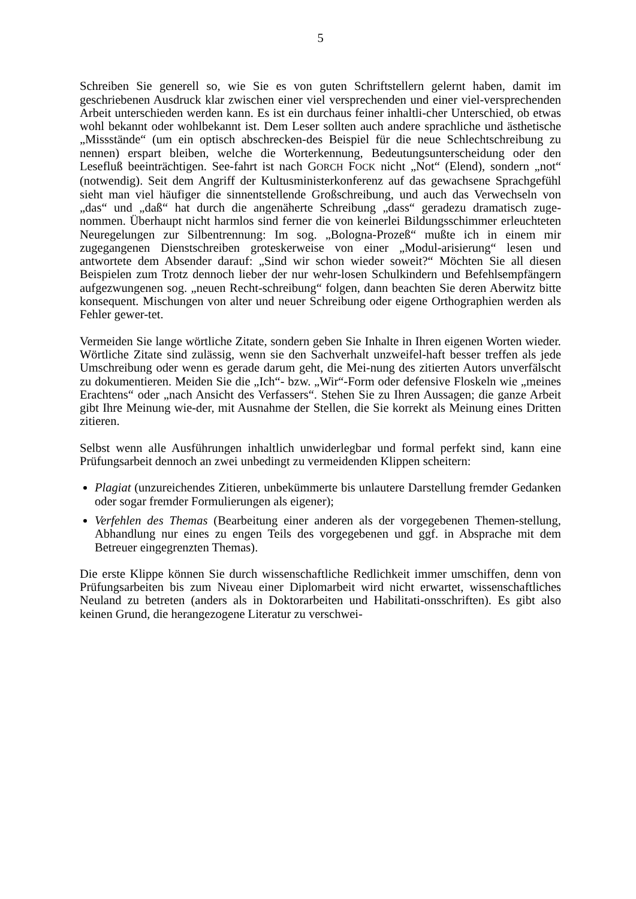5
Schreiben Sie generell so, wie Sie es von guten Schriftstellern gelernt haben, damit im geschriebenen Ausdruck klar zwischen einer viel versprechenden und einer viel-versprechenden Arbeit unterschieden werden kann. Es ist ein durchaus feiner inhaltli-cher Unterschied, ob etwas wohl bekannt oder wohlbekannt ist. Dem Leser sollten auch andere sprachliche und ästhetische „Missstände“ (um ein optisch abschrecken-des Beispiel für die neue Schlechtschreibung zu nennen) erspart bleiben, welche die Worterkennung, Bedeutungsunterscheidung oder den Lesefluß beeinträchtigen. See-fahrt ist nach GORCH FOCK nicht „Not“ (Elend), sondern „not“ (notwendig). Seit dem Angriff der Kultusministerkonferenz auf das gewachsene Sprachgefühl sieht man viel häufiger die sinnentstellende Großschreibung, und auch das Verwechseln von „das“ und „daß“ hat durch die angenäherte Schreibung „dass“ geradezu dramatisch zuge-nommen. Überhaupt nicht harmlos sind ferner die von keinerlei Bildungsschimmer erleuchteten Neuregelungen zur Silbentrennung: Im sog. „Bologna-Prozeß“ mußte ich in einem mir zugegangenen Dienstschreiben groteskerweise von einer „Modul-arisierung“ lesen und antwortete dem Absender darauf: „Sind wir schon wieder soweit?“ Möchten Sie all diesen Beispielen zum Trotz dennoch lieber der nur wehr-losen Schulkindern und Befehlsempfängern aufgezwungenen sog. „neuen Recht-schreibung“ folgen, dann beachten Sie deren Aberwitz bitte konsequent. Mischungen von alter und neuer Schreibung oder eigene Orthographien werden als Fehler gewer-tet.
Vermeiden Sie lange wörtliche Zitate, sondern geben Sie Inhalte in Ihren eigenen Worten wieder. Wörtliche Zitate sind zulässig, wenn sie den Sachverhalt unzweifel-haft besser treffen als jede Umschreibung oder wenn es gerade darum geht, die Mei-nung des zitierten Autors unverfälscht zu dokumentieren. Meiden Sie die „Ich“- bzw. „Wir“-Form oder defensive Floskeln wie „meines Erachtens“ oder „nach Ansicht des Verfassers“. Stehen Sie zu Ihren Aussagen; die ganze Arbeit gibt Ihre Meinung wie-der, mit Ausnahme der Stellen, die Sie korrekt als Meinung eines Dritten zitieren.
Selbst wenn alle Ausführungen inhaltlich unwiderlegbar und formal perfekt sind, kann eine Prüfungsarbeit dennoch an zwei unbedingt zu vermeidenden Klippen scheitern:
Plagiat (unzureichendes Zitieren, unbekümmerte bis unlautere Darstellung fremder Gedanken oder sogar fremder Formulierungen als eigener);
Verfehlen des Themas (Bearbeitung einer anderen als der vorgegebenen Themen-stellung, Abhandlung nur eines zu engen Teils des vorgegebenen und ggf. in Absprache mit dem Betreuer eingegrenzten Themas).
Die erste Klippe können Sie durch wissenschaftliche Redlichkeit immer umschiffen, denn von Prüfungsarbeiten bis zum Niveau einer Diplomarbeit wird nicht erwartet, wissenschaftliches Neuland zu betreten (anders als in Doktorarbeiten und Habilitati-onsschriften). Es gibt also keinen Grund, die herangezogene Literatur zu verschwei-